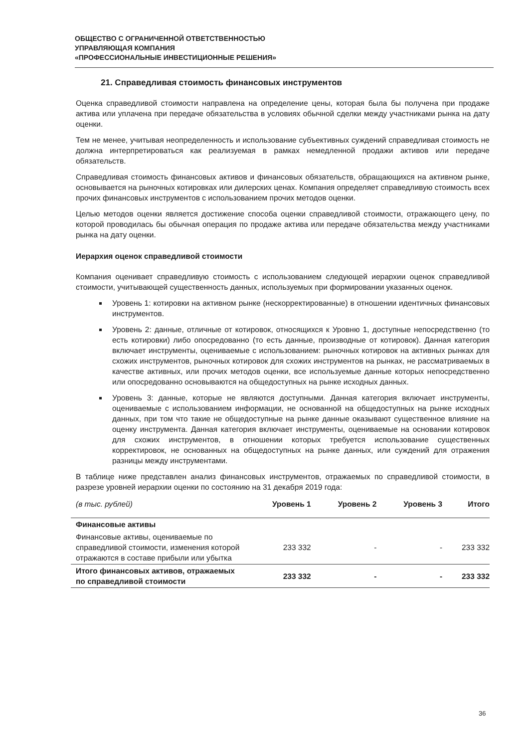ОБЩЕСТВО С ОГРАНИЧЕННОЙ ОТВЕТСТВЕННОСТЬЮ
УПРАВЛЯЮЩАЯ КОМПАНИЯ
«ПРОФЕССИОНАЛЬНЫЕ ИНВЕСТИЦИОННЫЕ РЕШЕНИЯ»
21. Справедливая стоимость финансовых инструментов
Оценка справедливой стоимости направлена на определение цены, которая была бы получена при продаже актива или уплачена при передаче обязательства в условиях обычной сделки между участниками рынка на дату оценки.
Тем не менее, учитывая неопределенность и использование субъективных суждений справедливая стоимость не должна интерпретироваться как реализуемая в рамках немедленной продажи активов или передаче обязательств.
Справедливая стоимость финансовых активов и финансовых обязательств, обращающихся на активном рынке, основывается на рыночных котировках или дилерских ценах. Компания определяет справедливую стоимость всех прочих финансовых инструментов с использованием прочих методов оценки.
Целью методов оценки является достижение способа оценки справедливой стоимости, отражающего цену, по которой проводилась бы обычная операция по продаже актива или передаче обязательства между участниками рынка на дату оценки.
Иерархия оценок справедливой стоимости
Компания оценивает справедливую стоимость с использованием следующей иерархии оценок справедливой стоимости, учитывающей существенность данных, используемых при формировании указанных оценок.
Уровень 1: котировки на активном рынке (нескорректированные) в отношении идентичных финансовых инструментов.
Уровень 2: данные, отличные от котировок, относящихся к Уровню 1, доступные непосредственно (то есть котировки) либо опосредованно (то есть данные, производные от котировок). Данная категория включает инструменты, оцениваемые с использованием: рыночных котировок на активных рынках для схожих инструментов, рыночных котировок для схожих инструментов на рынках, не рассматриваемых в качестве активных, или прочих методов оценки, все используемые данные которых непосредственно или опосредованно основываются на общедоступных на рынке исходных данных.
Уровень 3: данные, которые не являются доступными. Данная категория включает инструменты, оцениваемые с использованием информации, не основанной на общедоступных на рынке исходных данных, при том что такие не общедоступные на рынке данные оказывают существенное влияние на оценку инструмента. Данная категория включает инструменты, оцениваемые на основании котировок для схожих инструментов, в отношении которых требуется использование существенных корректировок, не основанных на общедоступных на рынке данных, или суждений для отражения разницы между инструментами.
В таблице ниже представлен анализ финансовых инструментов, отражаемых по справедливой стоимости, в разрезе уровней иерархии оценки по состоянию на 31 декабря 2019 года:
| (в тыс. рублей) | Уровень 1 | Уровень 2 | Уровень 3 | Итого |
| --- | --- | --- | --- | --- |
| Финансовые активы | | | | |
| Финансовые активы, оцениваемые по справедливой стоимости, изменения которой отражаются в составе прибыли или убытка | 233 332 | - | - | 233 332 |
| Итого финансовых активов, отражаемых по справедливой стоимости | 233 332 | - | - | 233 332 |
36